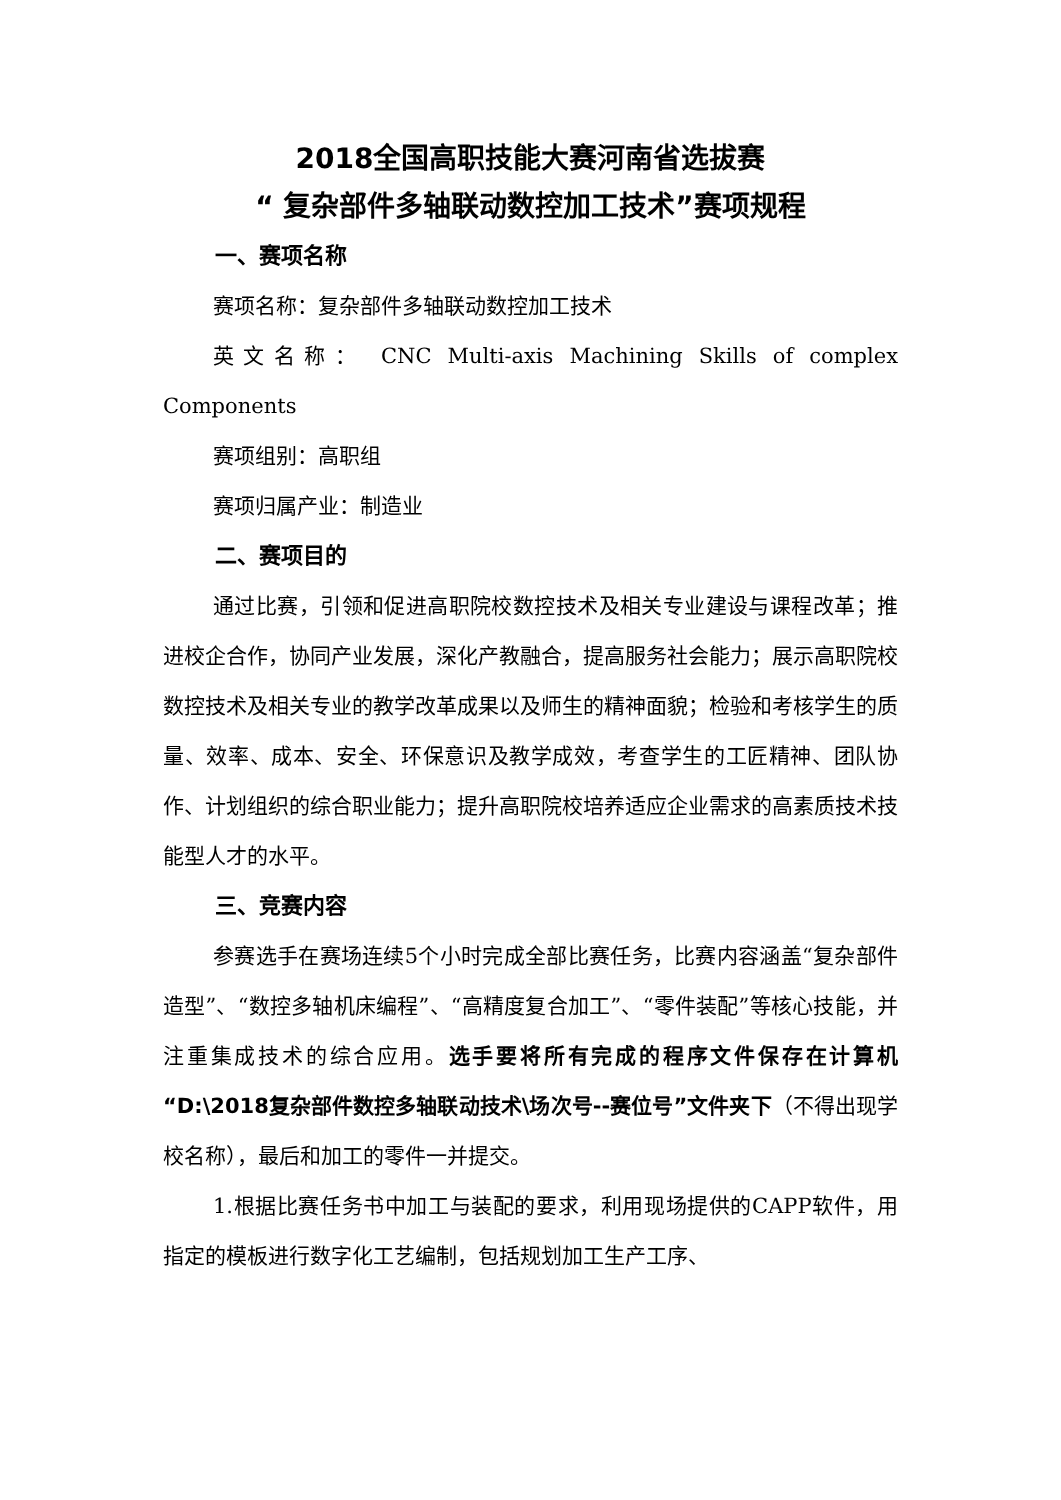2018全国高职技能大赛河南省选拔赛
“ 复杂部件多轴联动数控加工技术”赛项规程
一、赛项名称
赛项名称：复杂部件多轴联动数控加工技术
英文名称： CNC Multi-axis Machining Skills of complex Components
赛项组别：高职组
赛项归属产业：制造业
二、赛项目的
通过比赛，引领和促进高职院校数控技术及相关专业建设与课程改革；推进校企合作，协同产业发展，深化产教融合，提高服务社会能力；展示高职院校数控技术及相关专业的教学改革成果以及师生的精神面貌；检验和考核学生的质量、效率、成本、安全、环保意识及教学成效，考查学生的工匠精神、团队协作、计划组织的综合职业能力；提升高职院校培养适应企业需求的高素质技术技能型人才的水平。
三、竞赛内容
参赛选手在赛场连续5个小时完成全部比赛任务，比赛内容涵盖“复杂部件造型”、“数控多轴机床编程”、“高精度复合加工”、“零件装配”等核心技能，并注重集成技术的综合应用。选手要将所有完成的程序文件保存在计算机“D:\2018复杂部件数控多轴联动技术\场次号--赛位号”文件夹下（不得出现学校名称），最后和加工的零件一并提交。
1.根据比赛任务书中加工与装配的要求，利用现场提供的CAPP软件，用指定的模板进行数字化工艺编制，包括规划加工生产工序、